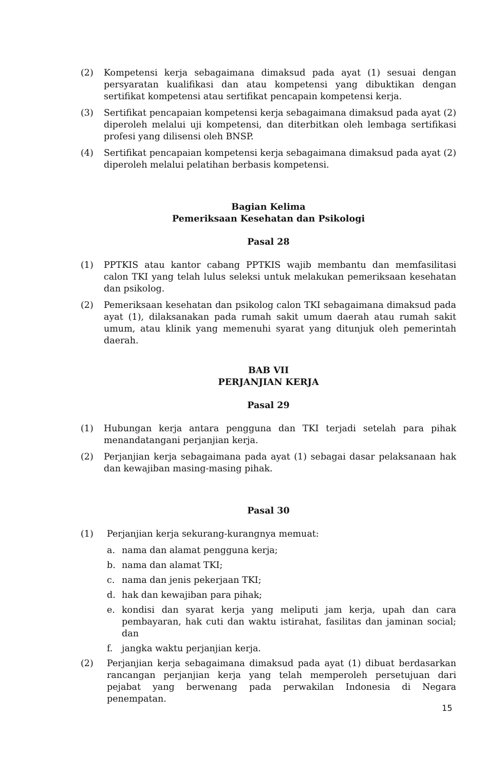(2) Kompetensi kerja sebagaimana dimaksud pada ayat (1) sesuai dengan persyaratan kualifikasi dan atau kompetensi yang dibuktikan dengan sertifikat kompetensi atau sertifikat pencapain kompetensi kerja.
(3) Sertifikat pencapaian kompetensi kerja sebagaimana dimaksud pada ayat (2) diperoleh melalui uji kompetensi, dan diterbitkan oleh lembaga sertifikasi profesi yang dilisensi oleh BNSP.
(4) Sertifikat pencapaian kompetensi kerja sebagaimana dimaksud pada ayat (2) diperoleh melalui pelatihan berbasis kompetensi.
Bagian Kelima
Pemeriksaan Kesehatan dan Psikologi
Pasal 28
(1) PPTKIS atau kantor cabang PPTKIS wajib membantu dan memfasilitasi calon TKI yang telah lulus seleksi untuk melakukan pemeriksaan kesehatan dan psikolog.
(2) Pemeriksaan kesehatan dan psikolog calon TKI sebagaimana dimaksud pada ayat (1), dilaksanakan pada rumah sakit umum daerah atau rumah sakit umum, atau klinik yang memenuhi syarat yang ditunjuk oleh pemerintah daerah.
BAB VII
PERJANJIAN KERJA
Pasal 29
(1) Hubungan kerja antara pengguna dan TKI terjadi setelah para pihak menandatangani perjanjian kerja.
(2) Perjanjian kerja sebagaimana pada ayat (1) sebagai dasar pelaksanaan hak dan kewajiban masing-masing pihak.
Pasal 30
(1) Perjanjian kerja sekurang-kurangnya memuat:
a. nama dan alamat pengguna kerja;
b. nama dan alamat TKI;
c. nama dan jenis pekerjaan TKI;
d. hak dan kewajiban para pihak;
e. kondisi dan syarat kerja yang meliputi jam kerja, upah dan cara pembayaran, hak cuti dan waktu istirahat, fasilitas dan jaminan social; dan
f. jangka waktu perjanjian kerja.
(2) Perjanjian kerja sebagaimana dimaksud pada ayat (1) dibuat berdasarkan rancangan perjanjian kerja yang telah memperoleh persetujuan dari pejabat yang berwenang pada perwakilan Indonesia di Negara penempatan.
15